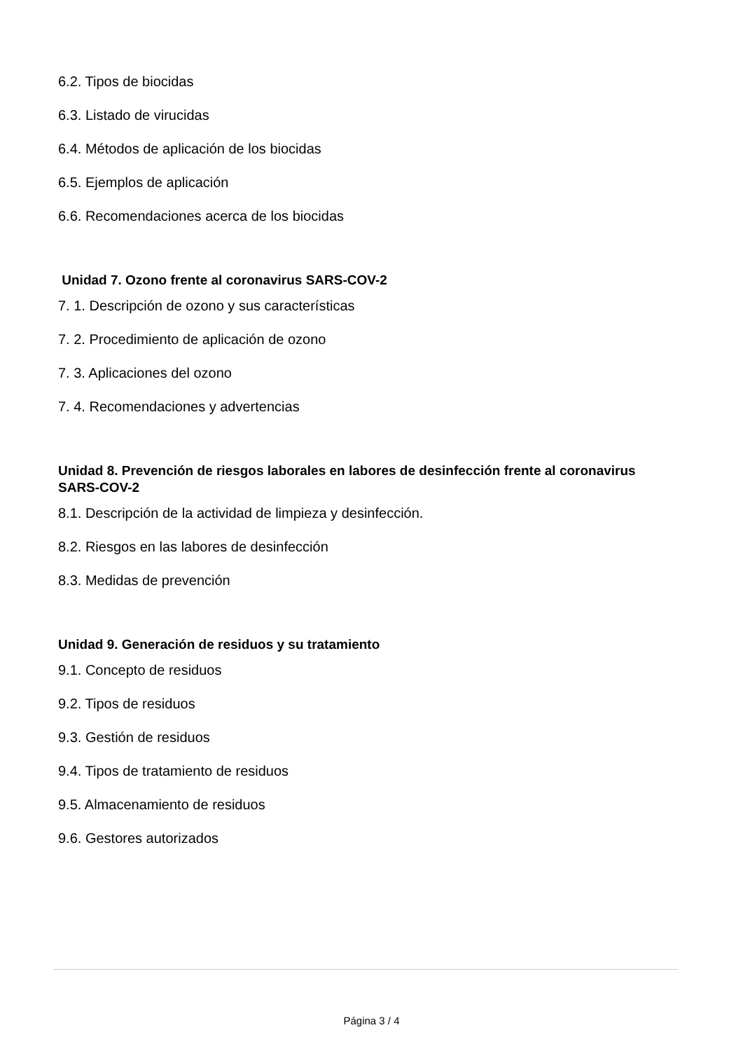6.2. Tipos de biocidas
6.3. Listado de virucidas
6.4. Métodos de aplicación de los biocidas
6.5. Ejemplos de aplicación
6.6. Recomendaciones acerca de los biocidas
Unidad 7. Ozono frente al coronavirus SARS-COV-2
7. 1. Descripción de ozono y sus características
7. 2. Procedimiento de aplicación de ozono
7. 3. Aplicaciones del ozono
7. 4. Recomendaciones y advertencias
Unidad 8. Prevención de riesgos laborales en labores de desinfección frente al coronavirus SARS-COV-2
8.1. Descripción de la actividad de limpieza y desinfección.
8.2. Riesgos en las labores de desinfección
8.3. Medidas de prevención
Unidad 9. Generación de residuos y su tratamiento
9.1. Concepto de residuos
9.2. Tipos de residuos
9.3. Gestión de residuos
9.4. Tipos de tratamiento de residuos
9.5. Almacenamiento de residuos
9.6. Gestores autorizados
Página 3 / 4